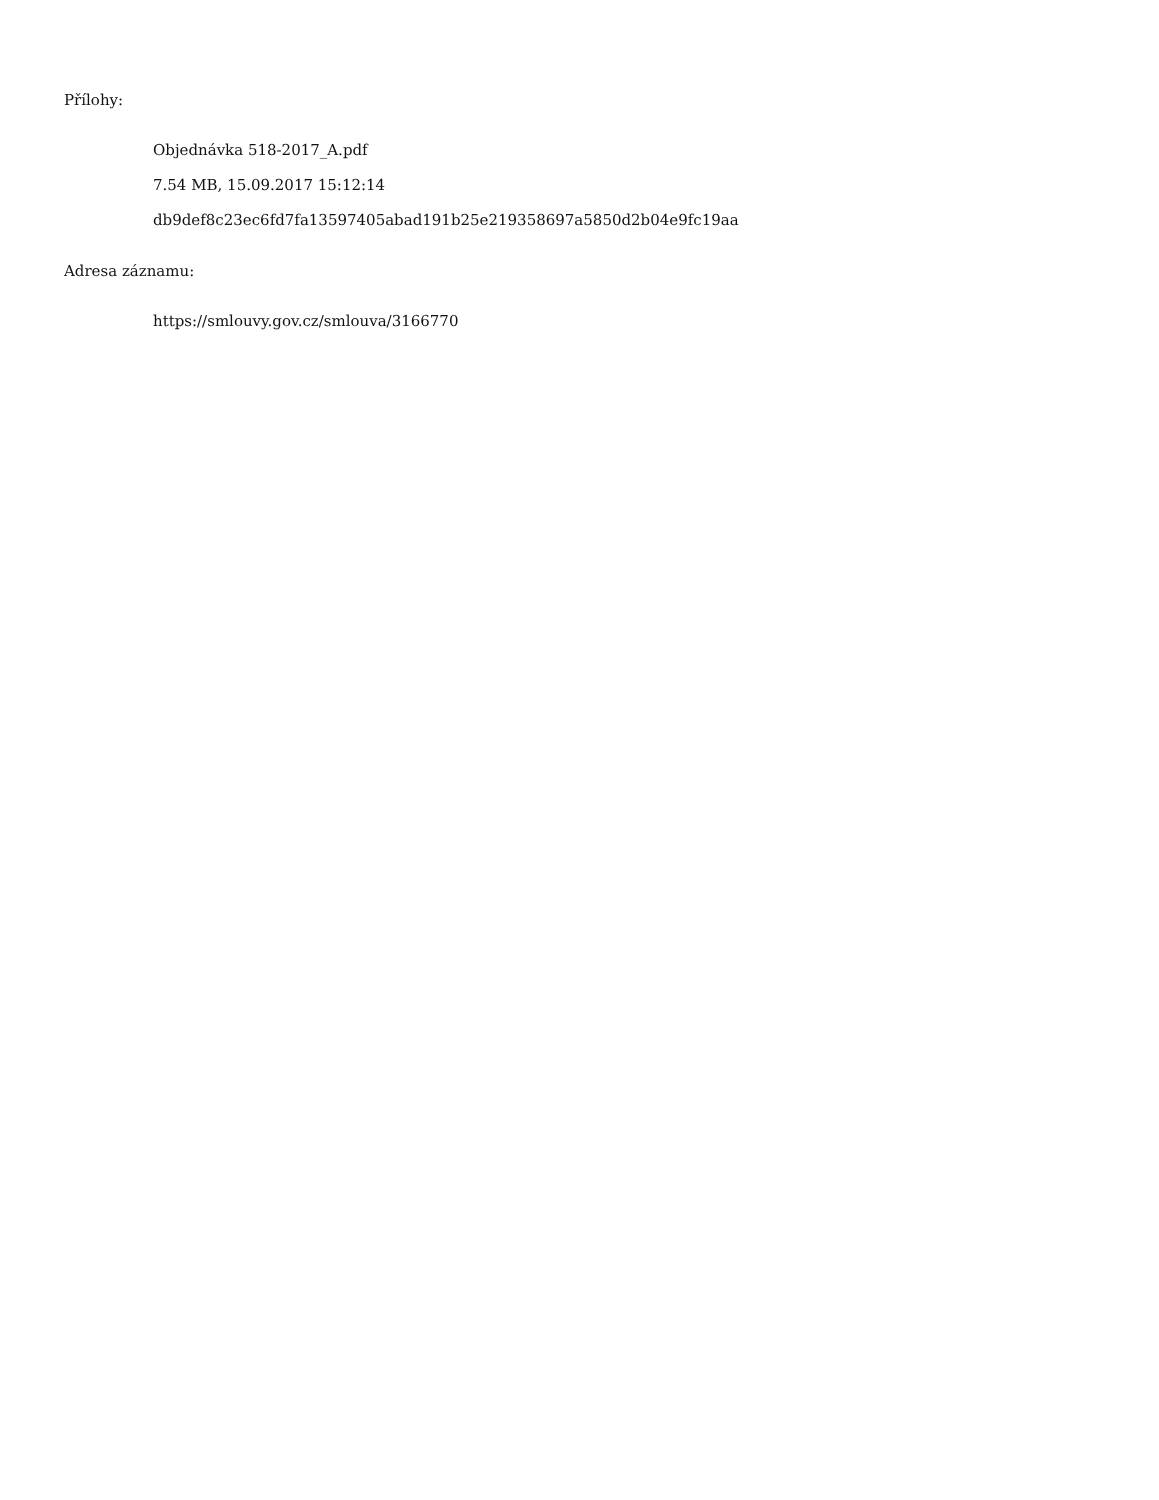Přílohy:
Objednávka 518-2017_A.pdf
7.54 MB, 15.09.2017 15:12:14
db9def8c23ec6fd7fa13597405abad191b25e219358697a5850d2b04e9fc19aa
Adresa záznamu:
https://smlouvy.gov.cz/smlouva/3166770